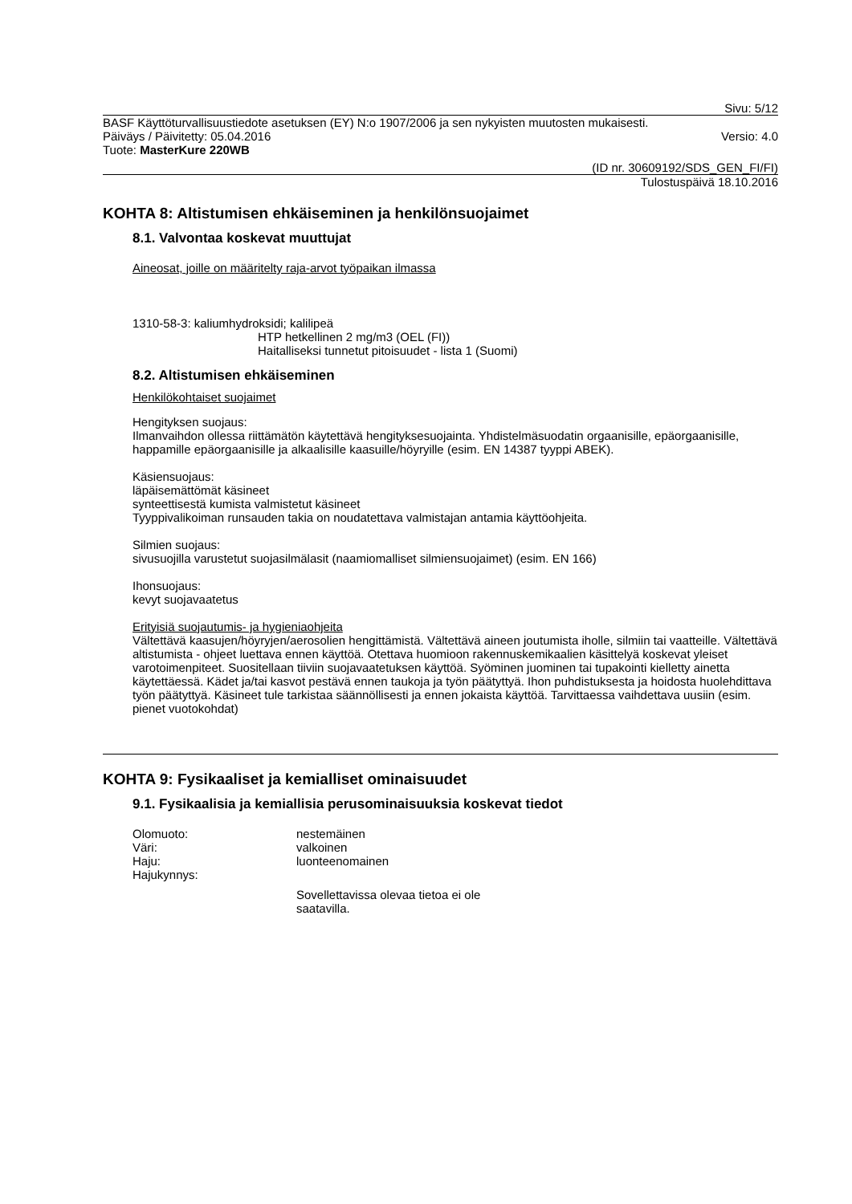Sivu: 5/12
BASF Käyttöturvallisuustiedote asetuksen (EY) N:o 1907/2006 ja sen nykyisten muutosten mukaisesti.
Päiväys / Päivitetty: 05.04.2016 Versio: 4.0
Tuote: MasterKure 220WB
(ID nr. 30609192/SDS_GEN_FI/FI)
Tulostuspäivä 18.10.2016
KOHTA 8: Altistumisen ehkäiseminen ja henkilönsuojaimet
8.1. Valvontaa koskevat muuttujat
Aineosat, joille on määritelty raja-arvot työpaikan ilmassa
1310-58-3: kaliumhydroksidi; kalilipeä
HTP hetkellinen 2 mg/m3 (OEL (FI))
Haitalliseksi tunnetut pitoisuudet - lista 1 (Suomi)
8.2. Altistumisen ehkäiseminen
Henkilökohtaiset suojaimet
Hengityksen suojaus:
Ilmanvaihdon ollessa riittämätön käytettävä hengityksesuojainta. Yhdistelmäsuodatin orgaanisille, epäorgaanisille, happamille epäorgaanisille ja alkaalisille kaasuille/höyryille (esim. EN 14387 tyyppi ABEK).
Käsiensuojaus:
läpäisemättömät käsineet
synteettisestä kumista valmistetut käsineet
Tyyppivalikoiman runsauden takia on noudatettava valmistajan antamia käyttöohjeita.
Silmien suojaus:
sivusuojilla varustetut suojasilmälasit (naamiomalliset silmiensuojaimet) (esim. EN 166)
Ihonsuojaus:
kevyt suojavaatetus
Erityisiä suojautumis- ja hygieniaohjeita
Vältettävä kaasujen/höyryjen/aerosolien hengittämistä. Vältettävä aineen joutumista iholle, silmiin tai vaatteille. Vältettävä altistumista - ohjeet luettava ennen käyttöä. Otettava huomioon rakennuskemikaalien käsittelyä koskevat yleiset varotoimenpiteet. Suositellaan tiiviin suojavaatetuksen käyttöä. Syöminen juominen tai tupakointi kielletty ainetta käytettäessä. Kädet ja/tai kasvot pestävä ennen taukoja ja työn päätyttyä. Ihon puhdistuksesta ja hoidosta huolehdittava työn päätyttyä. Käsineet tule tarkistaa säännöllisesti ja ennen jokaista käyttöä. Tarvittaessa vaihdettava uusiin (esim. pienet vuotokohdat)
KOHTA 9: Fysikaaliset ja kemialliset ominaisuudet
9.1. Fysikaalisia ja kemiallisia perusominaisuuksia koskevat tiedot
Olomuoto: nestemäinen
Väri: valkoinen
Haju: luonteenomainen
Hajukynnys:
Sovellettavissa olevaa tietoa ei ole saatavilla.